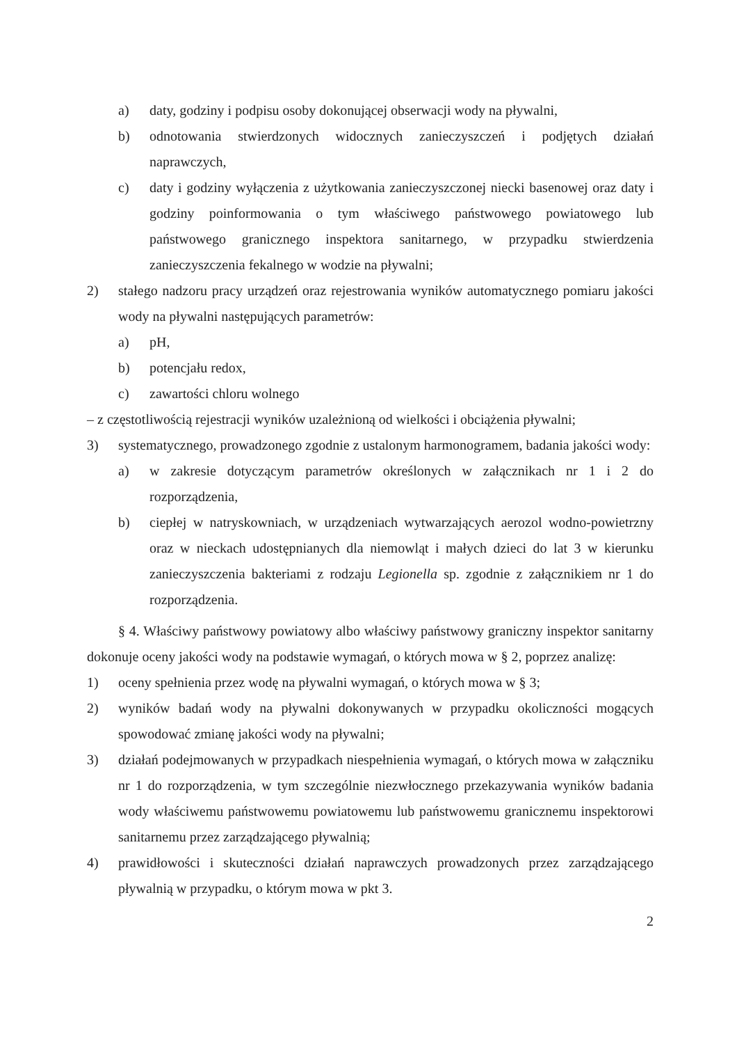a) daty, godziny i podpisu osoby dokonującej obserwacji wody na pływalni,
b) odnotowania stwierdzonych widocznych zanieczyszczeń i podjętych działań naprawczych,
c) daty i godziny wyłączenia z użytkowania zanieczyszczonej niecki basenowej oraz daty i godziny poinformowania o tym właściwego państwowego powiatowego lub państwowego granicznego inspektora sanitarnego, w przypadku stwierdzenia zanieczyszczenia fekalnego w wodzie na pływalni;
2) stałego nadzoru pracy urządzeń oraz rejestrowania wyników automatycznego pomiaru jakości wody na pływalni następujących parametrów:
a) pH,
b) potencjału redox,
c) zawartości chloru wolnego
– z częstotliwością rejestracji wyników uzależnioną od wielkości i obciążenia pływalni;
3) systematycznego, prowadzonego zgodnie z ustalonym harmonogramem, badania jakości wody:
a) w zakresie dotyczącym parametrów określonych w załącznikach nr 1 i 2 do rozporządzenia,
b) ciepłej w natryskowniach, w urządzeniach wytwarzających aerozol wodno-powietrzny oraz w nieckach udostępnianych dla niemowląt i małych dzieci do lat 3 w kierunku zanieczyszczenia bakteriami z rodzaju Legionella sp. zgodnie z załącznikiem nr 1 do rozporządzenia.
§ 4. Właściwy państwowy powiatowy albo właściwy państwowy graniczny inspektor sanitarny dokonuje oceny jakości wody na podstawie wymagań, o których mowa w § 2, poprzez analizę:
1) oceny spełnienia przez wodę na pływalni wymagań, o których mowa w § 3;
2) wyników badań wody na pływalni dokonywanych w przypadku okoliczności mogących spowodować zmianę jakości wody na pływalni;
3) działań podejmowanych w przypadkach niespełnienia wymagań, o których mowa w załączniku nr 1 do rozporządzenia, w tym szczególnie niezwłocznego przekazywania wyników badania wody właściwemu państwowemu powiatowemu lub państwowemu granicznemu inspektorowi sanitarnemu przez zarządzającego pływalnią;
4) prawidłowości i skuteczności działań naprawczych prowadzonych przez zarządzającego pływalnią w przypadku, o którym mowa w pkt 3.
2